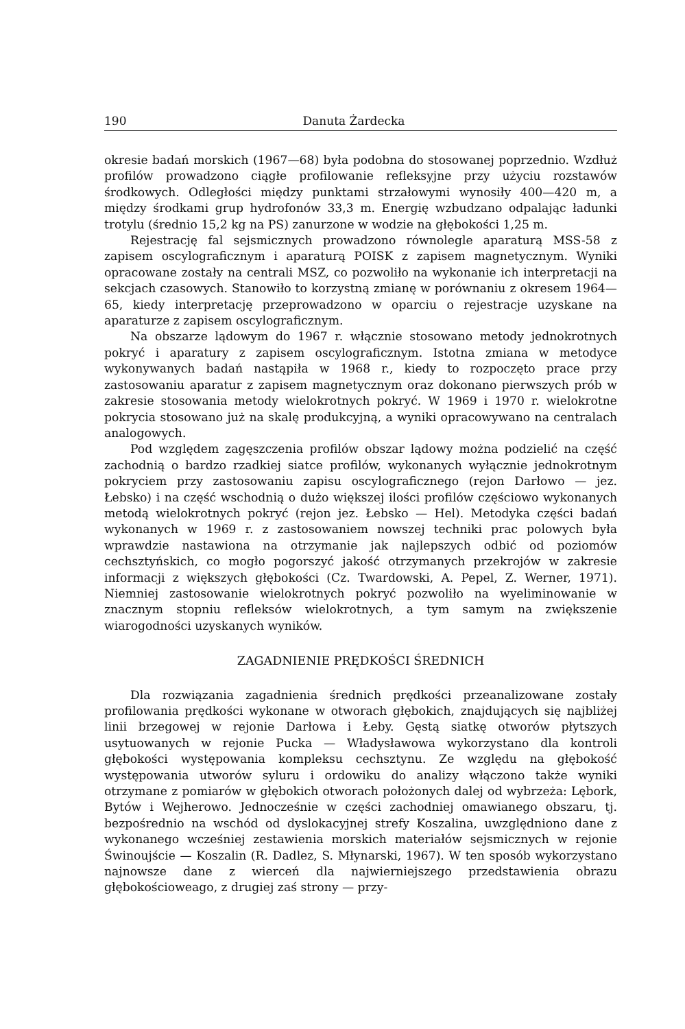190 Danuta Żardecka
okresie badań morskich (1967—68) była podobna do stosowanej poprzednio. Wzdłuż profilów prowadzono ciągłe profilowanie refleksyjne przy użyciu rozstawów środkowych. Odległości między punktami strzałowymi wynosiły 400—420 m, a między środkami grup hydrofonów 33,3 m. Energię wzbudzano odpalając ładunki trotylu (średnio 15,2 kg na PS) zanurzone w wodzie na głębokości 1,25 m.
Rejestrację fal sejsmicznych prowadzono równolegle aparaturą MSS-58 z zapisem oscylograficznym i aparaturą POISK z zapisem magnetycznym. Wyniki opracowane zostały na centrali MSZ, co pozwoliło na wykonanie ich interpretacji na sekcjach czasowych. Stanowiło to korzystną zmianę w porównaniu z okresem 1964—65, kiedy interpretację przeprowadzono w oparciu o rejestracje uzyskane na aparaturze z zapisem oscylograficznym.
Na obszarze lądowym do 1967 r. włącznie stosowano metody jednokrotnych pokryć i aparatury z zapisem oscylograficznym. Istotna zmiana w metodyce wykonywanych badań nastąpiła w 1968 r., kiedy to rozpoczęto prace przy zastosowaniu aparatur z zapisem magnetycznym oraz dokonano pierwszych prób w zakresie stosowania metody wielokrotnych pokryć. W 1969 i 1970 r. wielokrotne pokrycia stosowano już na skalę produkcyjną, a wyniki opracowywano na centralach analogowych.
Pod względem zagęszczenia profilów obszar lądowy można podzielić na część zachodnią o bardzo rzadkiej siatce profilów, wykonanych wyłącznie jednokrotnym pokryciem przy zastosowaniu zapisu oscylograficznego (rejon Darłowo — jez. Łebsko) i na część wschodnią o dużo większej ilości profilów częściowo wykonanych metodą wielokrotnych pokryć (rejon jez. Łebsko — Hel). Metodyka części badań wykonanych w 1969 r. z zastosowaniem nowszej techniki prac polowych była wprawdzie nastawiona na otrzymanie jak najlepszych odbić od poziomów cechsztyńskich, co mogło pogorszyć jakość otrzymanych przekrojów w zakresie informacji z większych głębokości (Cz. Twardowski, A. Pepel, Z. Werner, 1971). Niemniej zastosowanie wielokrotnych pokryć pozwoliło na wyeliminowanie w znacznym stopniu refleksów wielokrotnych, a tym samym na zwiększenie wiarogodności uzyskanych wyników.
ZAGADNIENIE PRĘDKOŚCI ŚREDNICH
Dla rozwiązania zagadnienia średnich prędkości przeanalizowane zostały profilowania prędkości wykonane w otworach głębokich, znajdujących się najbliżej linii brzegowej w rejonie Darłowa i Łeby. Gęstą siatkę otworów płytszych usytuowanych w rejonie Pucka — Władysławowa wykorzystano dla kontroli głębokości występowania kompleksu cechsztynu. Ze względu na głębokość występowania utworów syluru i ordowiku do analizy włączono także wyniki otrzymane z pomiarów w głębokich otworach położonych dalej od wybrzeża: Lębork, Bytów i Wejherowo. Jednocześnie w części zachodniej omawianego obszaru, tj. bezpośrednio na wschód od dyslokacyjnej strefy Koszalina, uwzględniono dane z wykonanego wcześniej zestawienia morskich materiałów sejsmicznych w rejonie Świnoujście — Koszalin (R. Dadlez, S. Młynarski, 1967). W ten sposób wykorzystano najnowsze dane z wierceń dla najwierniejszego przedstawienia obrazu głębokościoweago, z drugiej zaś strony — przy-